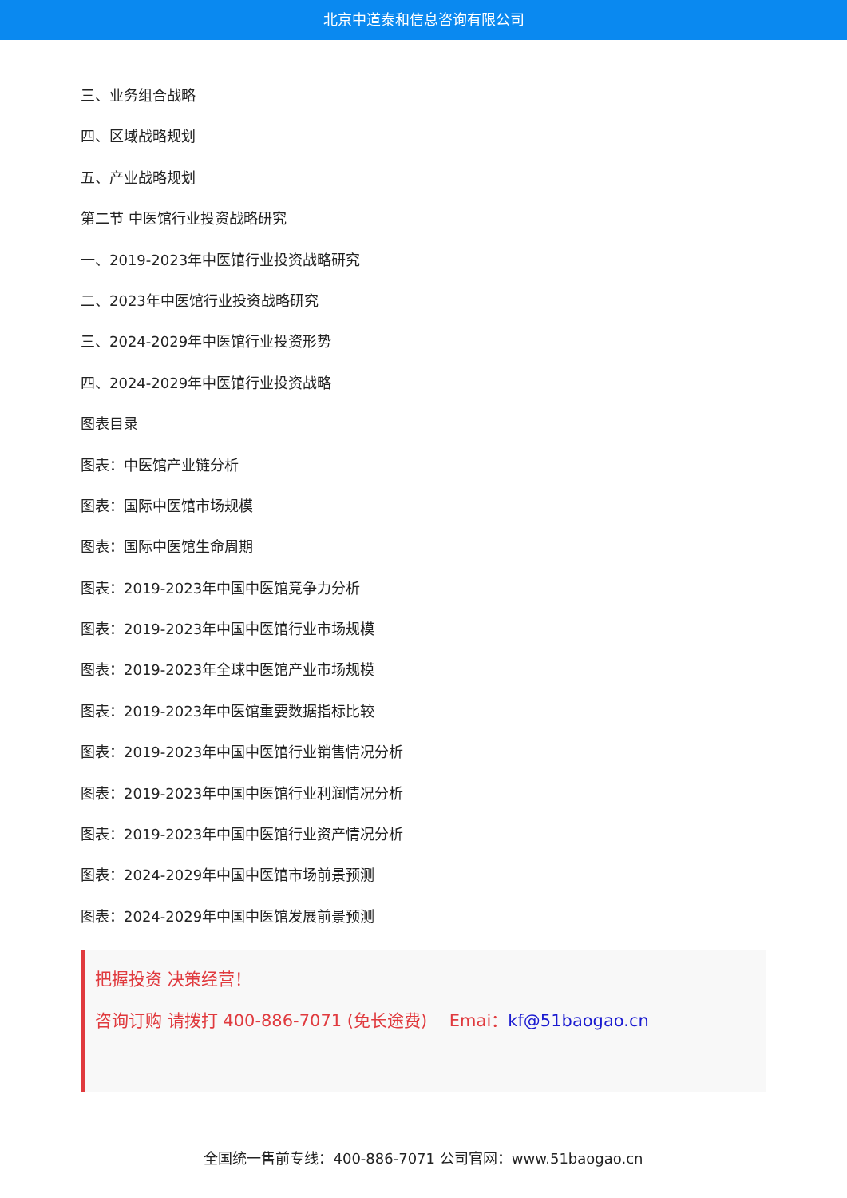北京中道泰和信息咨询有限公司
三、业务组合战略
四、区域战略规划
五、产业战略规划
第二节 中医馆行业投资战略研究
一、2019-2023年中医馆行业投资战略研究
二、2023年中医馆行业投资战略研究
三、2024-2029年中医馆行业投资形势
四、2024-2029年中医馆行业投资战略
图表目录
图表：中医馆产业链分析
图表：国际中医馆市场规模
图表：国际中医馆生命周期
图表：2019-2023年中国中医馆竞争力分析
图表：2019-2023年中国中医馆行业市场规模
图表：2019-2023年全球中医馆产业市场规模
图表：2019-2023年中医馆重要数据指标比较
图表：2019-2023年中国中医馆行业销售情况分析
图表：2019-2023年中国中医馆行业利润情况分析
图表：2019-2023年中国中医馆行业资产情况分析
图表：2024-2029年中国中医馆市场前景预测
图表：2024-2029年中国中医馆发展前景预测
把握投资 决策经营！
咨询订购 请拨打 400-886-7071 (免长途费)　 Emai：kf@51baogao.cn
全国统一售前专线：400-886-7071 公司官网：www.51baogao.cn